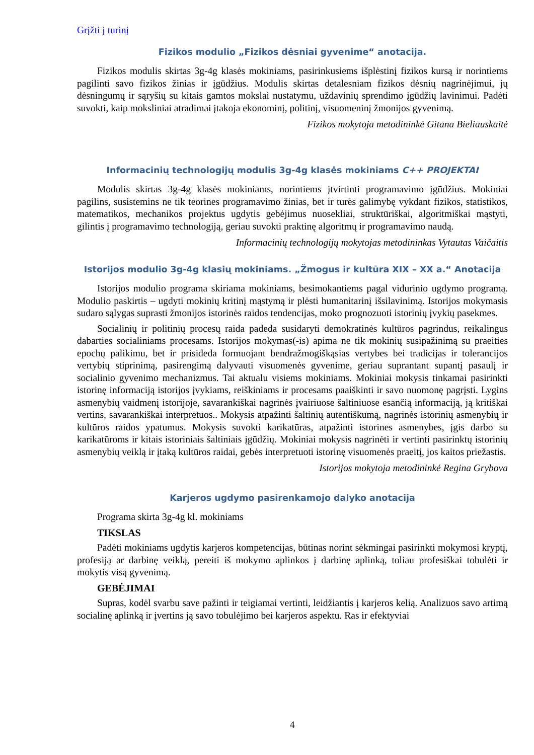Grįžti į turinį
Fizikos modulio „Fizikos dėsniai gyvenime“ anotacija.
Fizikos modulis skirtas 3g-4g klasės mokiniams, pasirinkusiems išplėstinį fizikos kursą ir norintiems pagilinti savo fizikos žinias ir įgūdžius. Modulis skirtas detalesniam fizikos dėsnių nagrinėjimui, jų dėsningumų ir sąryšių su kitais gamtos mokslai nustatymu, uždavinių sprendimo įgūdžių lavinimui. Padėti suvokti, kaip moksliniai atradimai įtakoja ekonominį, politinį, visuomeninį žmonijos gyvenimą.
Fizikos mokytoja metodininkė Gitana Bieliauskaitė
Informacinių technologijų modulis 3g-4g klasės mokiniams C++ PROJEKTAI
Modulis skirtas 3g-4g klasės mokiniams, norintiems įtvirtinti programavimo įgūdžius. Mokiniai pagilins, susistemins ne tik teorines programavimo žinias, bet ir turės galimybę vykdant fizikos, statistikos, matematikos, mechanikos projektus ugdytis gebėjimus nuosekliai, struktūriškai, algoritmiškai mąstyti, gilintis į programavimo technologiją, geriau suvokti praktinę algoritmų ir programavimo naudą.
Informacinių technologijų mokytojas metodininkas Vytautas Vaičaitis
Istorijos modulio 3g-4g klasių mokiniams. „Žmogus ir kultūra XIX – XX a.“ Anotacija
Istorijos modulio programa skiriama mokiniams, besimokantiems pagal vidurinio ugdymo programą. Modulio paskirtis – ugdyti mokinių kritinį mąstymą ir plėsti humanitarinį išsilavinimą. Istorijos mokymasis sudaro sąlygas suprasti žmonijos istorinės raidos tendencijas, moko prognozuoti istorinių įvykių pasekmes.
Socialinių ir politinių procesų raida padeda susidaryti demokratinės kultūros pagrindus, reikalingus dabarties socialiniams procesams. Istorijos mokymas(-is) apima ne tik mokinių susipažinimą su praeities epochų palikimu, bet ir prisideda formuojant bendražmogiškąsias vertybes bei tradicijas ir tolerancijos vertybių stiprinimą, pasirengimą dalyvauti visuomenės gyvenime, geriau suprantant supantį pasaulį ir socialinio gyvenimo mechanizmus. Tai aktualu visiems mokiniams. Mokiniai mokysis tinkamai pasirinkti istorinę informaciją istorijos įvykiams, reiškiniams ir procesams paaiškinti ir savo nuomonę pagrįsti. Lygins asmenybių vaidmenį istorijoje, savarankiškai nagrinės įvairiuose šaltiniuose esančią informaciją, ją kritiškai vertins, savarankiškai interpretuos.. Mokysis atpažinti šaltinių autentiškumą, nagrinės istorinių asmenybių ir kultūros raidos ypatumus. Mokysis suvokti karikatūras, atpažinti istorines asmenybes, įgis darbo su karikatūroms ir kitais istoriniais šaltiniais įgūdžių. Mokiniai mokysis nagrinėti ir vertinti pasirinktų istorinių asmenybių veiklą ir įtaką kultūros raidai, gebės interpretuoti istorinę visuomenės praeitį, jos kaitos priežastis.
Istorijos mokytoja metodininkė Regina Grybova
Karjeros ugdymo pasirenkamojo dalyko anotacija
Programa skirta 3g-4g kl. mokiniams
TIKSLAS
Padėti mokiniams ugdytis karjeros kompetencijas, būtinas norint sėkmingai pasirinkti mokymosi kryptį, profesiją ar darbinę veiklą, pereiti iš mokymo aplinkos į darbinę aplinką, toliau profesiškai tobulėti ir mokytis visą gyvenimą.
GEBĖJIMAI
Supras, kodėl svarbu save pažinti ir teigiamai vertinti, leidžiantis į karjeros kelią. Analizuos savo artimą socialinę aplinką ir įvertins ją savo tobulėjimo bei karjeros aspektu. Ras ir efektyviai
4